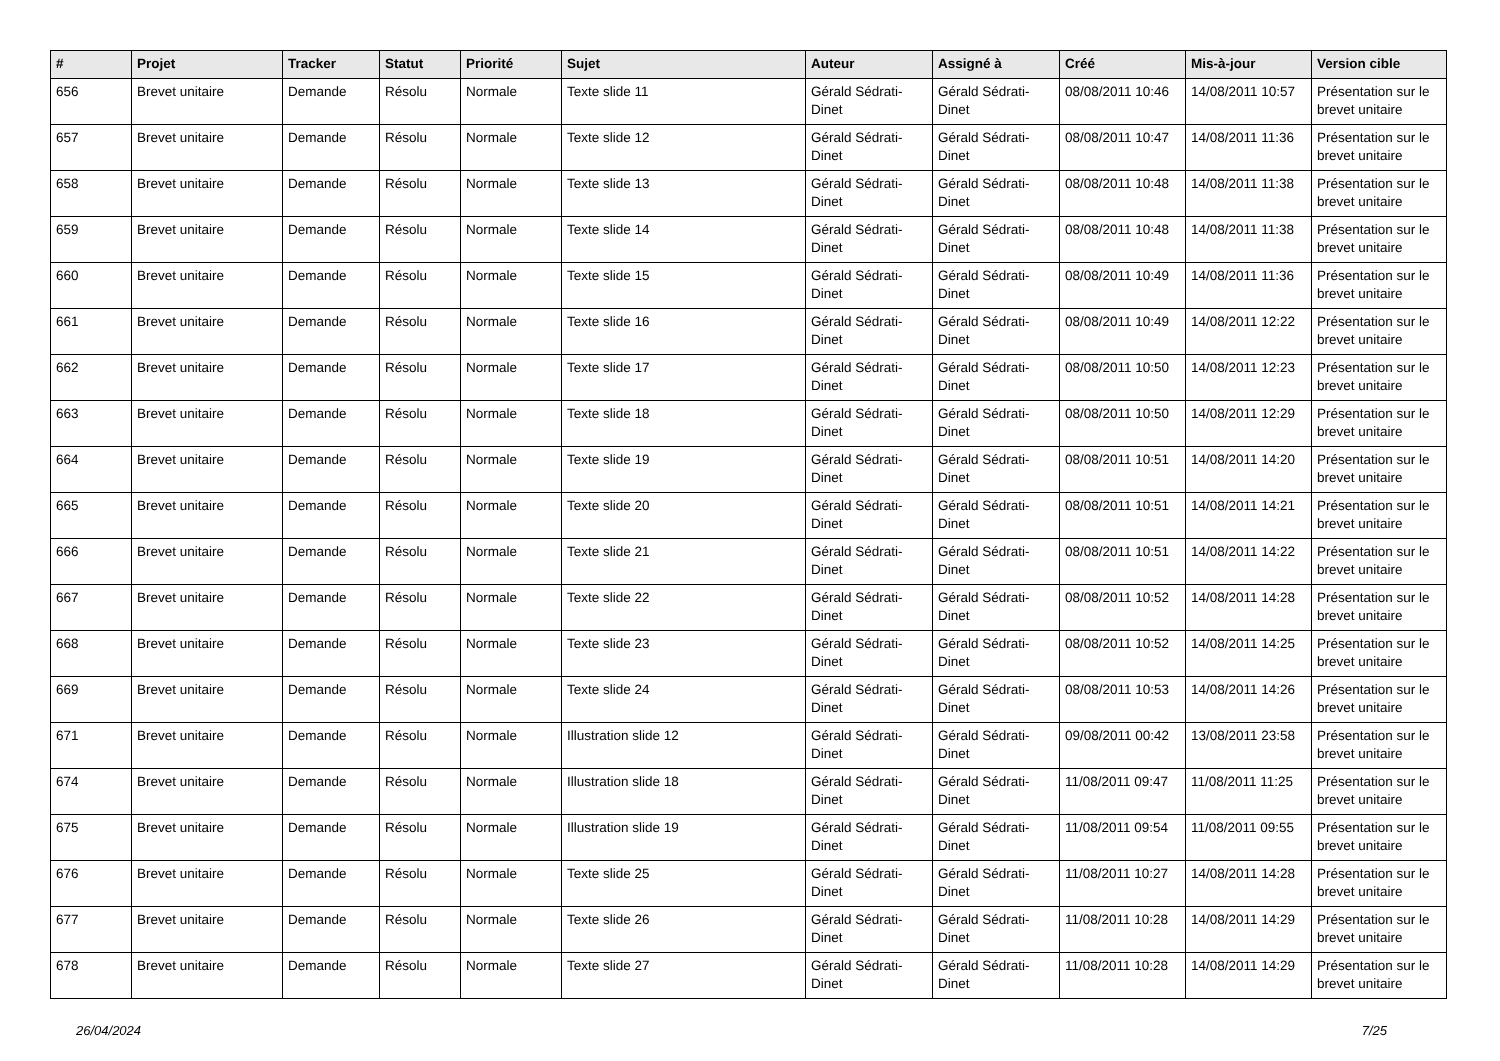| # | Projet | Tracker | Statut | Priorité | Sujet | Auteur | Assigné à | Créé | Mis-à-jour | Version cible |
| --- | --- | --- | --- | --- | --- | --- | --- | --- | --- | --- |
| 656 | Brevet unitaire | Demande | Résolu | Normale | Texte slide 11 | Gérald Sédrati-Dinet | Gérald Sédrati-Dinet | 08/08/2011 10:46 | 14/08/2011 10:57 | Présentation sur le brevet unitaire |
| 657 | Brevet unitaire | Demande | Résolu | Normale | Texte slide 12 | Gérald Sédrati-Dinet | Gérald Sédrati-Dinet | 08/08/2011 10:47 | 14/08/2011 11:36 | Présentation sur le brevet unitaire |
| 658 | Brevet unitaire | Demande | Résolu | Normale | Texte slide 13 | Gérald Sédrati-Dinet | Gérald Sédrati-Dinet | 08/08/2011 10:48 | 14/08/2011 11:38 | Présentation sur le brevet unitaire |
| 659 | Brevet unitaire | Demande | Résolu | Normale | Texte slide 14 | Gérald Sédrati-Dinet | Gérald Sédrati-Dinet | 08/08/2011 10:48 | 14/08/2011 11:38 | Présentation sur le brevet unitaire |
| 660 | Brevet unitaire | Demande | Résolu | Normale | Texte slide 15 | Gérald Sédrati-Dinet | Gérald Sédrati-Dinet | 08/08/2011 10:49 | 14/08/2011 11:36 | Présentation sur le brevet unitaire |
| 661 | Brevet unitaire | Demande | Résolu | Normale | Texte slide 16 | Gérald Sédrati-Dinet | Gérald Sédrati-Dinet | 08/08/2011 10:49 | 14/08/2011 12:22 | Présentation sur le brevet unitaire |
| 662 | Brevet unitaire | Demande | Résolu | Normale | Texte slide 17 | Gérald Sédrati-Dinet | Gérald Sédrati-Dinet | 08/08/2011 10:50 | 14/08/2011 12:23 | Présentation sur le brevet unitaire |
| 663 | Brevet unitaire | Demande | Résolu | Normale | Texte slide 18 | Gérald Sédrati-Dinet | Gérald Sédrati-Dinet | 08/08/2011 10:50 | 14/08/2011 12:29 | Présentation sur le brevet unitaire |
| 664 | Brevet unitaire | Demande | Résolu | Normale | Texte slide 19 | Gérald Sédrati-Dinet | Gérald Sédrati-Dinet | 08/08/2011 10:51 | 14/08/2011 14:20 | Présentation sur le brevet unitaire |
| 665 | Brevet unitaire | Demande | Résolu | Normale | Texte slide 20 | Gérald Sédrati-Dinet | Gérald Sédrati-Dinet | 08/08/2011 10:51 | 14/08/2011 14:21 | Présentation sur le brevet unitaire |
| 666 | Brevet unitaire | Demande | Résolu | Normale | Texte slide 21 | Gérald Sédrati-Dinet | Gérald Sédrati-Dinet | 08/08/2011 10:51 | 14/08/2011 14:22 | Présentation sur le brevet unitaire |
| 667 | Brevet unitaire | Demande | Résolu | Normale | Texte slide 22 | Gérald Sédrati-Dinet | Gérald Sédrati-Dinet | 08/08/2011 10:52 | 14/08/2011 14:28 | Présentation sur le brevet unitaire |
| 668 | Brevet unitaire | Demande | Résolu | Normale | Texte slide 23 | Gérald Sédrati-Dinet | Gérald Sédrati-Dinet | 08/08/2011 10:52 | 14/08/2011 14:25 | Présentation sur le brevet unitaire |
| 669 | Brevet unitaire | Demande | Résolu | Normale | Texte slide 24 | Gérald Sédrati-Dinet | Gérald Sédrati-Dinet | 08/08/2011 10:53 | 14/08/2011 14:26 | Présentation sur le brevet unitaire |
| 671 | Brevet unitaire | Demande | Résolu | Normale | Illustration slide 12 | Gérald Sédrati-Dinet | Gérald Sédrati-Dinet | 09/08/2011 00:42 | 13/08/2011 23:58 | Présentation sur le brevet unitaire |
| 674 | Brevet unitaire | Demande | Résolu | Normale | Illustration slide 18 | Gérald Sédrati-Dinet | Gérald Sédrati-Dinet | 11/08/2011 09:47 | 11/08/2011 11:25 | Présentation sur le brevet unitaire |
| 675 | Brevet unitaire | Demande | Résolu | Normale | Illustration slide 19 | Gérald Sédrati-Dinet | Gérald Sédrati-Dinet | 11/08/2011 09:54 | 11/08/2011 09:55 | Présentation sur le brevet unitaire |
| 676 | Brevet unitaire | Demande | Résolu | Normale | Texte slide 25 | Gérald Sédrati-Dinet | Gérald Sédrati-Dinet | 11/08/2011 10:27 | 14/08/2011 14:28 | Présentation sur le brevet unitaire |
| 677 | Brevet unitaire | Demande | Résolu | Normale | Texte slide 26 | Gérald Sédrati-Dinet | Gérald Sédrati-Dinet | 11/08/2011 10:28 | 14/08/2011 14:29 | Présentation sur le brevet unitaire |
| 678 | Brevet unitaire | Demande | Résolu | Normale | Texte slide 27 | Gérald Sédrati-Dinet | Gérald Sédrati-Dinet | 11/08/2011 10:28 | 14/08/2011 14:29 | Présentation sur le brevet unitaire |
26/04/2024 7/25